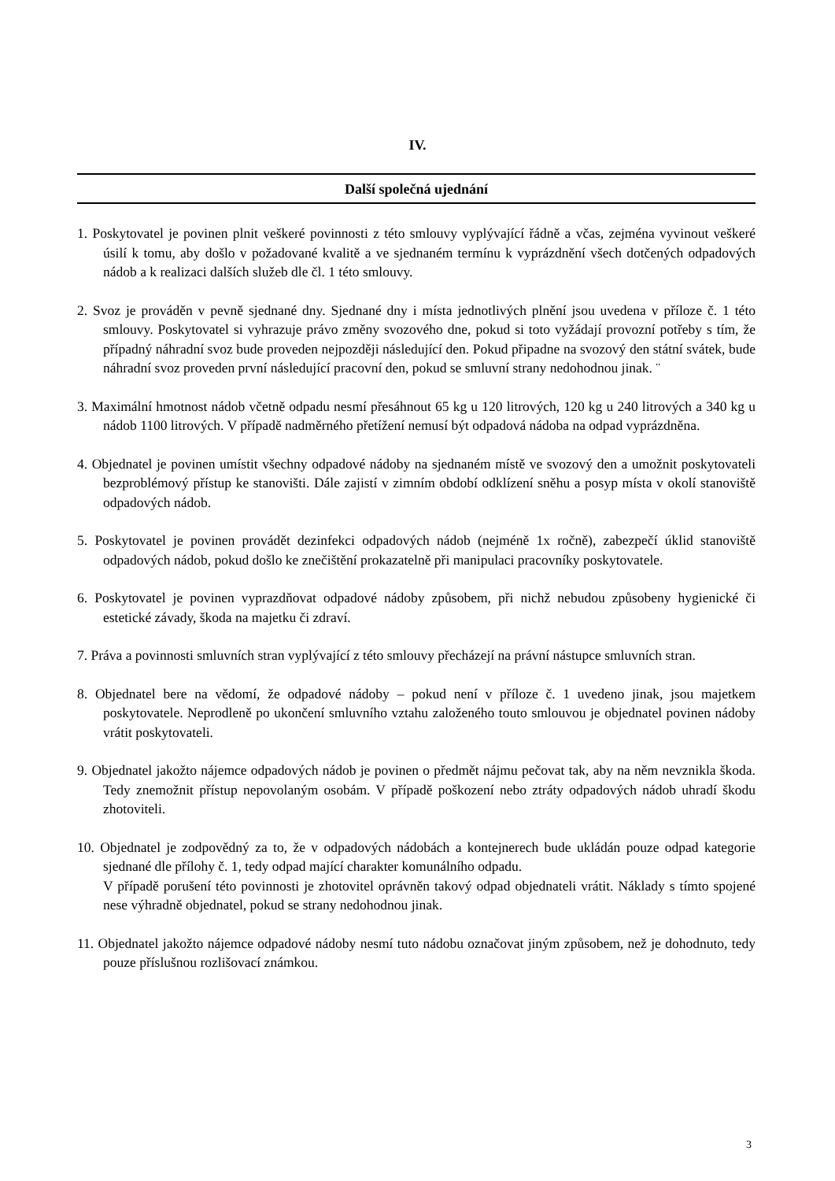IV.
Další společná ujednání
1. Poskytovatel je povinen plnit veškeré povinnosti z této smlouvy vyplývající řádně a včas, zejména vyvinout veškeré úsilí k tomu, aby došlo v požadované kvalitě a ve sjednaném termínu k vyprázdnění všech dotčených odpadových nádob a k realizaci dalších služeb dle čl. 1 této smlouvy.
2. Svoz je prováděn v pevně sjednané dny. Sjednané dny i místa jednotlivých plnění jsou uvedena v příloze č. 1 této smlouvy. Poskytovatel si vyhrazuje právo změny svozového dne, pokud si toto vyžádají provozní potřeby s tím, že případný náhradní svoz bude proveden nejpozději následující den. Pokud připadne na svozový den státní svátek, bude náhradní svoz proveden první následující pracovní den, pokud se smluvní strany nedohodnou jinak. ¨
3. Maximální hmotnost nádob včetně odpadu nesmí přesáhnout 65 kg u 120 litrových, 120 kg u 240 litrových a 340 kg u nádob 1100 litrových. V případě nadměrného přetížení nemusí být odpadová nádoba na odpad vyprázdněna.
4. Objednatel je povinen umístit všechny odpadové nádoby na sjednaném místě ve svozový den a umožnit poskytovateli bezproblémový přístup ke stanovišti. Dále zajistí v zimním období odklízení sněhu a posyp místa v okolí stanoviště odpadových nádob.
5. Poskytovatel je povinen provádět dezinfekci odpadových nádob (nejméně 1x ročně), zabezpečí úklid stanoviště odpadových nádob, pokud došlo ke znečištění prokazatelně při manipulaci pracovníky poskytovatele.
6. Poskytovatel je povinen vyprazdňovat odpadové nádoby způsobem, při nichž nebudou způsobeny hygienické či estetické závady, škoda na majetku či zdraví.
7. Práva a povinnosti smluvních stran vyplývající z této smlouvy přecházejí na právní nástupce smluvních stran.
8. Objednatel bere na vědomí, že odpadové nádoby – pokud není v příloze č. 1 uvedeno jinak, jsou majetkem poskytovatele. Neprodleně po ukončení smluvního vztahu založeného touto smlouvou je objednatel povinen nádoby vrátit poskytovateli.
9. Objednatel jakožto nájemce odpadových nádob je povinen o předmět nájmu pečovat tak, aby na něm nevznikla škoda. Tedy znemožnit přístup nepovolaným osobám. V případě poškození nebo ztráty odpadových nádob uhradí škodu zhotoviteli.
10. Objednatel je zodpovědný za to, že v odpadových nádobách a kontejnerech bude ukládán pouze odpad kategorie sjednané dle přílohy č. 1, tedy odpad mající charakter komunálního odpadu.
V případě porušení této povinnosti je zhotovitel oprávněn takový odpad objednateli vrátit. Náklady s tímto spojené nese výhradně objednatel, pokud se strany nedohodnou jinak.
11. Objednatel jakožto nájemce odpadové nádoby nesmí tuto nádobu označovat jiným způsobem, než je dohodnuto, tedy pouze příslušnou rozlišovací známkou.
3